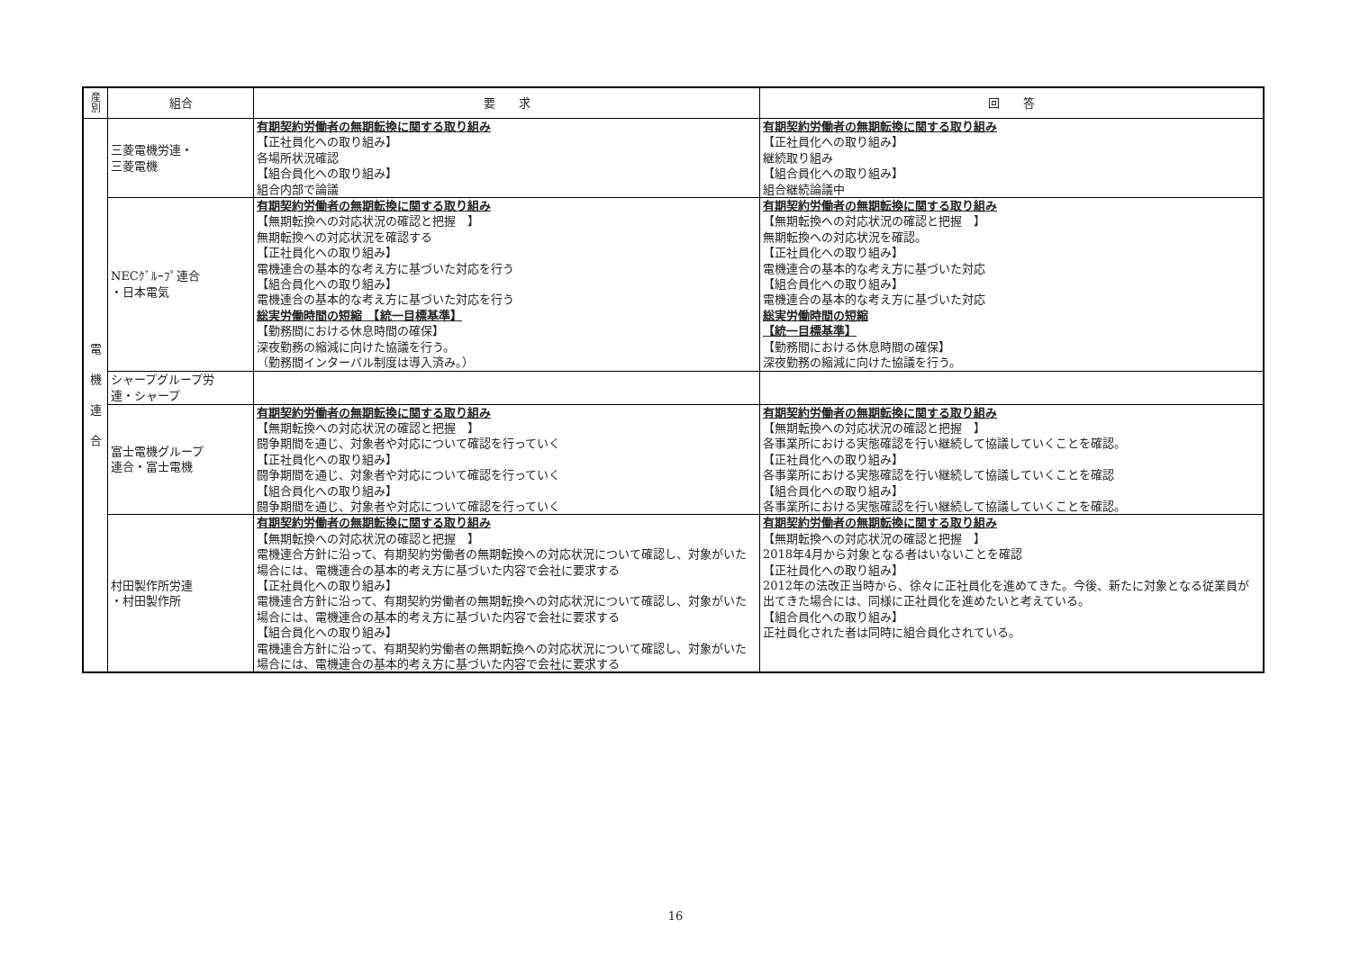| 産 別 | 組合 | 要 求 | 回 答 |
| --- | --- | --- | --- |
| 電 機 連 合 | 三菱電機労連・ 三菱電機 | 有期契約労働者の無期転換に関する取り組み 【正社員化への取り組み】 各場所状況確認 【組合員化への取り組み】 組合内部で論議 | 有期契約労働者の無期転換に関する取り組み 【正社員化への取り組み】 継続取り組み 【組合員化への取り組み】 組合継続論議中 |
| | NECｸﾞﾙｰﾌﾟ連合 ・日本電気 | 有期契約労働者の無期転換に関する取り組み 【無期転換への対応状況の確認と把握 】 無期転換への対応状況を確認する 【正社員化への取り組み】 電機連合の基本的な考え方に基づいた対応を行う 【組合員化への取り組み】 電機連合の基本的な考え方に基づいた対応を行う 総実労働時間の短縮 【統一目標基準】 【勤務間における休息時間の確保】 深夜勤務の縮減に向けた協議を行う。 （勤務間インターバル制度は導入済み。） | 有期契約労働者の無期転換に関する取り組み 【無期転換への対応状況の確認と把握 】 無期転換への対応状況を確認。 【正社員化への取り組み】 電機連合の基本的な考え方に基づいた対応 【組合員化への取り組み】 電機連合の基本的な考え方に基づいた対応 総実労働時間の短縮 【統一目標基準】 【勤務間における休息時間の確保】 深夜勤務の縮減に向けた協議を行う。 |
| | シャープグループ労 連・シャープ | | |
| | 富士電機グループ 連合・富士電機 | 有期契約労働者の無期転換に関する取り組み 【無期転換への対応状況の確認と把握 】 闘争期間を通じ、対象者や対応について確認を行っていく 【正社員化への取り組み】 闘争期間を通じ、対象者や対応について確認を行っていく 【組合員化への取り組み】 闘争期間を通じ、対象者や対応について確認を行っていく | 有期契約労働者の無期転換に関する取り組み 【無期転換への対応状況の確認と把握 】 各事業所における実態確認を行い継続して協議していくことを確認。 【正社員化への取り組み】 各事業所における実態確認を行い継続して協議していくことを確認 【組合員化への取り組み】 各事業所における実態確認を行い継続して協議していくことを確認。 |
| | 村田製作所労連 ・村田製作所 | 有期契約労働者の無期転換に関する取り組み 【無期転換への対応状況の確認と把握 】 電機連合方針に沿って、有期契約労働者の無期転換への対応状況について確認し、対象がいた場合には、電機連合の基本的考え方に基づいた内容で会社に要求する 【正社員化への取り組み】 電機連合方針に沿って、有期契約労働者の無期転換への対応状況について確認し、対象がいた場合には、電機連合の基本的考え方に基づいた内容で会社に要求する 【組合員化への取り組み】 電機連合方針に沿って、有期契約労働者の無期転換への対応状況について確認し、対象がいた場合には、電機連合の基本的考え方に基づいた内容で会社に要求する | 有期契約労働者の無期転換に関する取り組み 【無期転換への対応状況の確認と把握 】 2018年4月から対象となる者はいないことを確認 【正社員化への取り組み】 2012年の法改正当時から、徐々に正社員化を進めてきた。今後、新たに対象となる従業員が出てきた場合には、同様に正社員化を進めたいと考えている。 【組合員化への取り組み】 正社員化された者は同時に組合員化されている。 |
16